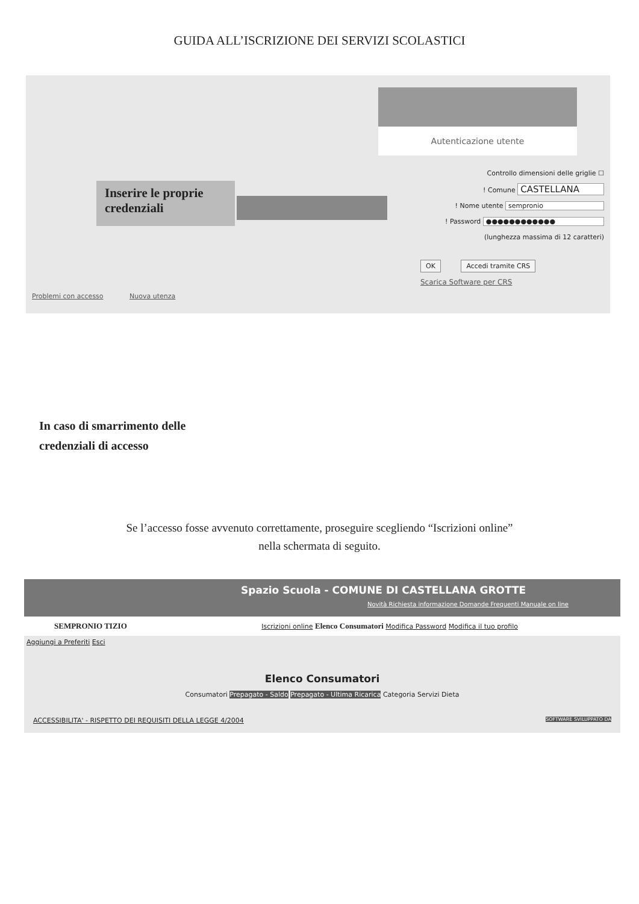GUIDA ALL’ISCRIZIONE DEI SERVIZI SCOLASTICI
Autenticazione utente
Inserire le proprie credenziali
Controllo dimensioni delle griglie ☐
! Comune CASTELLANA
! Nome utente sempronio
! Password ●●●●●●●●●●●●
(lunghezza massima di 12 caratteri)
OK Accedi tramite CRS
Scarica Software per CRS
Problemi con accesso Nuova utenza
In caso di smarrimento delle
credenziali di accesso
Se l’accesso fosse avvenuto correttamente, proseguire scegliendo “Iscrizioni online”
nella schermata di seguito.
Spazio Scuola - COMUNE DI CASTELLANA GROTTE
Novità Richiesta informazione Domande Frequenti Manuale on line
SEMPRONIO TIZIO Iscrizioni online Elenco Consumatori Modifica Password Modifica il tuo profilo
Aggiungi a Preferiti Esci
Elenco Consumatori
Consumatori Prepagato - Saldo Prepagato - Ultima Ricarica Categoria Servizi Dieta
ACCESSIBILITA' - RISPETTO DEI REQUISITI DELLA LEGGE 4/2004 SOFTWARE SVILUPPATO DA